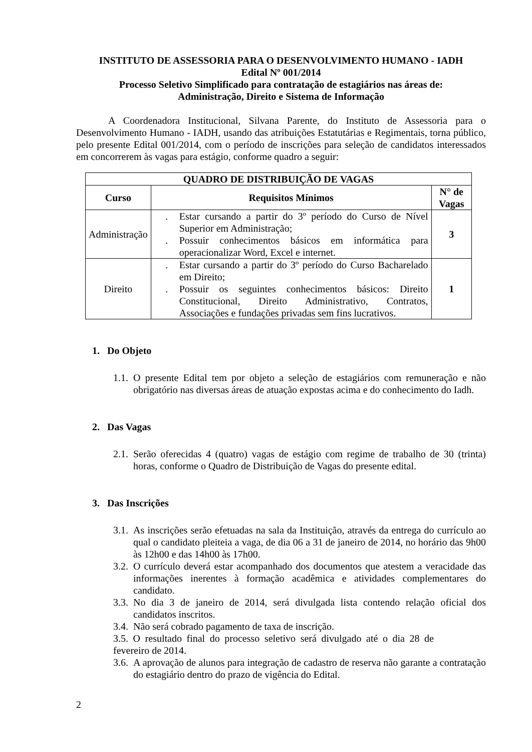INSTITUTO DE ASSESSORIA PARA O DESENVOLVIMENTO HUMANO - IADH
Edital Nº 001/2014
Processo Seletivo Simplificado para contratação de estagiários nas áreas de:
Administração, Direito e Sistema de Informação
A Coordenadora Institucional, Silvana Parente, do Instituto de Assessoria para o Desenvolvimento Humano - IADH, usando das atribuições Estatutárias e Regimentais, torna público, pelo presente Edital 001/2014, com o período de inscrições para seleção de candidatos interessados em concorrerem às vagas para estágio, conforme quadro a seguir:
| QUADRO DE DISTRIBUIÇÃO DE VAGAS | | |
| --- | --- | --- |
| Curso | Requisitos Mínimos | N° de Vagas |
| Administração | . Estar cursando a partir do 3º período do Curso de Nível Superior em Administração; . Possuir conhecimentos básicos em informática para operacionalizar Word, Excel e internet. | 3 |
| Direito | . Estar cursando a partir do 3º período do Curso Bacharelado em Direito; . Possuir os seguintes conhecimentos básicos: Direito Constitucional, Direito Administrativo, Contratos, Associações e fundações privadas sem fins lucrativos. | 1 |
1. Do Objeto
1.1. O presente Edital tem por objeto a seleção de estagiários com remuneração e não obrigatório nas diversas áreas de atuação expostas acima e do conhecimento do Iadh.
2. Das Vagas
2.1. Serão oferecidas 4 (quatro) vagas de estágio com regime de trabalho de 30 (trinta) horas, conforme o Quadro de Distribuição de Vagas do presente edital.
3. Das Inscrições
3.1. As inscrições serão efetuadas na sala da Instituição, através da entrega do currículo ao qual o candidato pleiteia a vaga, de dia 06 a 31 de janeiro de 2014, no horário das 9h00 às 12h00 e das 14h00 às 17h00.
3.2. O currículo deverá estar acompanhado dos documentos que atestem a veracidade das informações inerentes à formação acadêmica e atividades complementares do candidato.
3.3. No dia 3 de janeiro de 2014, será divulgada lista contendo relação oficial dos candidatos inscritos.
3.4. Não será cobrado pagamento de taxa de inscrição.
3.5. O resultado final do processo seletivo será divulgado até o dia 28 de fevereiro de 2014.
3.6. A aprovação de alunos para integração de cadastro de reserva não garante a contratação do estagiário dentro do prazo de vigência do Edital.
2